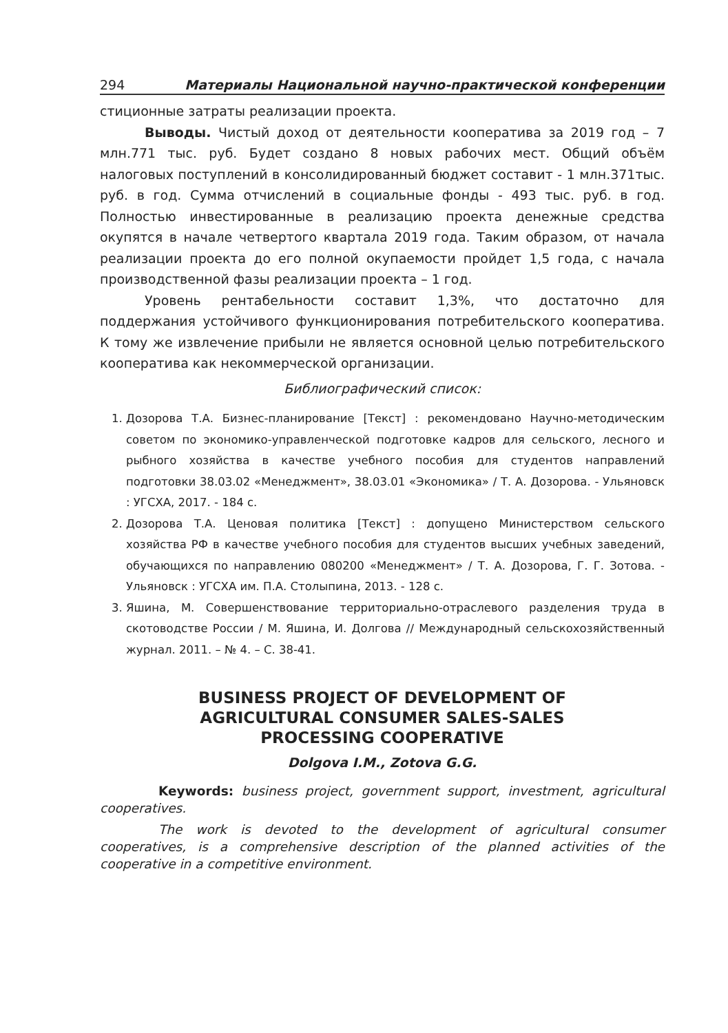294 Материалы Национальной научно-практической конференции
стиционные затраты реализации проекта.
Выводы. Чистый доход от деятельности кооператива за 2019 год – 7 млн.771 тыс. руб. Будет создано 8 новых рабочих мест. Общий объём налоговых поступлений в консолидированный бюджет составит - 1 млн.371тыс. руб. в год. Сумма отчислений в социальные фонды - 493 тыс. руб. в год. Полностью инвестированные в реализацию проекта денежные средства окупятся в начале четвертого квартала 2019 года. Таким образом, от начала реализации проекта до его полной окупаемости пройдет 1,5 года, с начала производственной фазы реализации проекта – 1 год.
Уровень рентабельности составит 1,3%, что достаточно для поддержания устойчивого функционирования потребительского кооператива. К тому же извлечение прибыли не является основной целью потребительского кооператива как некоммерческой организации.
Библиографический список:
1. Дозорова Т.А. Бизнес-планирование [Текст] : рекомендовано Научно-методическим советом по экономико-управленческой подготовке кадров для сельского, лесного и рыбного хозяйства в качестве учебного пособия для студентов направлений подготовки 38.03.02 «Менеджмент», 38.03.01 «Экономика» / Т. А. Дозорова. - Ульяновск : УГСХА, 2017. - 184 с.
2. Дозорова Т.А. Ценовая политика [Текст] : допущено Министерством сельского хозяйства РФ в качестве учебного пособия для студентов высших учебных заведений, обучающихся по направлению 080200 «Менеджмент» / Т. А. Дозорова, Г. Г. Зотова. - Ульяновск : УГСХА им. П.А. Столыпина, 2013. - 128 с.
3. Яшина, М. Совершенствование территориально-отраслевого разделения труда в скотоводстве России / М. Яшина, И. Долгова // Международный сельскохозяйственный журнал. 2011. – № 4. – С. 38-41.
BUSINESS PROJECT OF DEVELOPMENT OF
AGRICULTURAL CONSUMER SALES-SALES
PROCESSING COOPERATIVE
Dolgova I.M., Zotova G.G.
Keywords: business project, government support, investment, agricultural cooperatives.
The work is devoted to the development of agricultural consumer cooperatives, is a comprehensive description of the planned activities of the cooperative in a competitive environment.